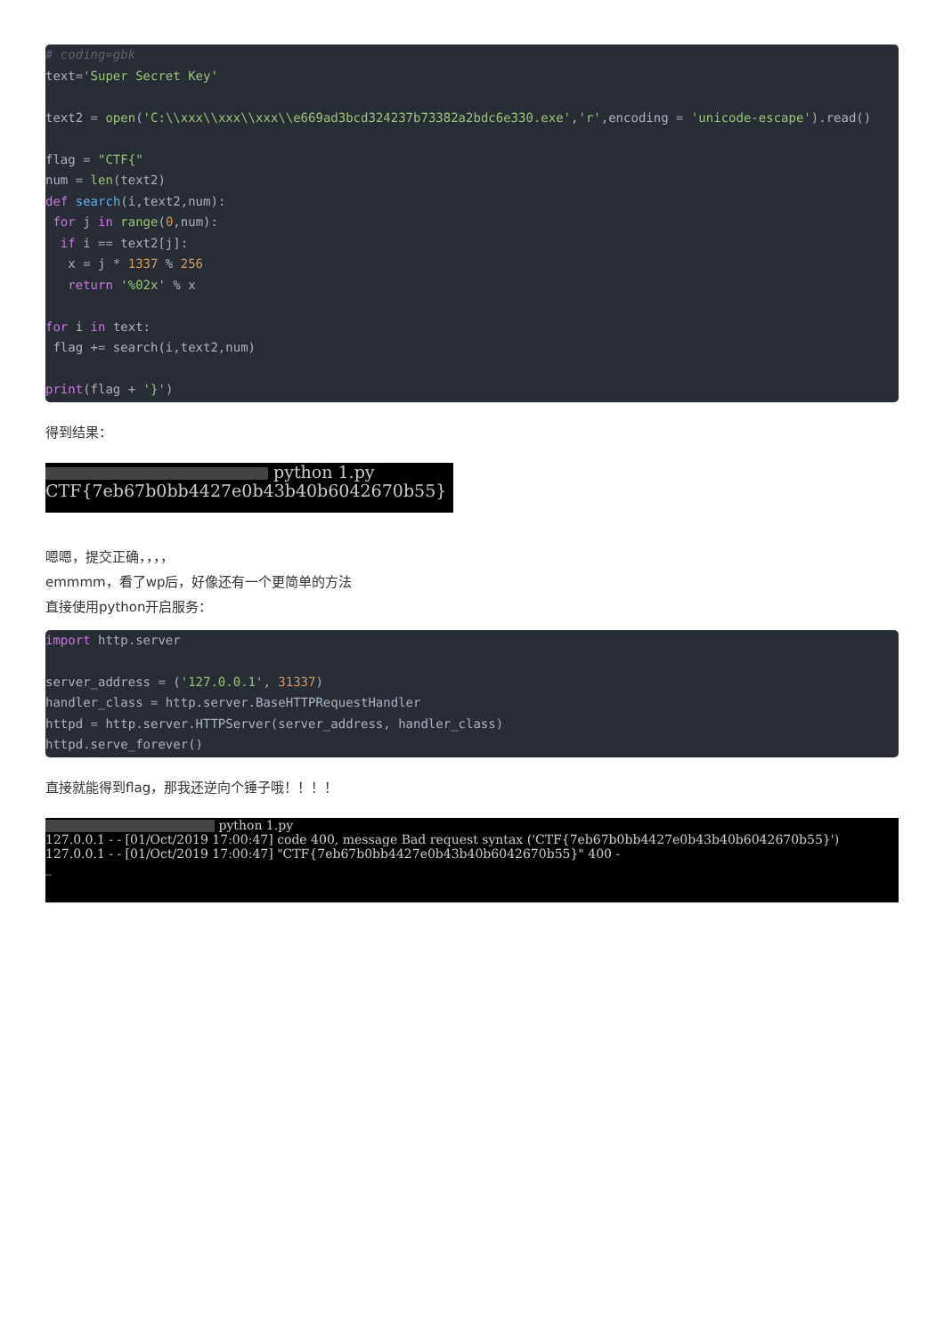# coding=gbk
text='Super Secret Key'

text2 = open('C:\\xxx\\xxx\\xxx\\e669ad3bcd324237b73382a2bdc6e330.exe','r',encoding = 'unicode-escape').read()

flag = "CTF{"
num = len(text2)
def search(i,text2,num):
 for j in range(0,num):
  if i == text2[j]:
   x = j * 1337 % 256
   return '%02x' % x

for i in text:
 flag += search(i,text2,num)

print(flag + '}')
得到结果：
python 1.py
CTF{7eb67b0bb4427e0b43b40b6042670b55}
嗯嗯，提交正确，，，，
emmmm，看了wp后，好像还有一个更简单的方法
直接使用python开启服务：
import http.server

server_address = ('127.0.0.1', 31337)
handler_class = http.server.BaseHTTPRequestHandler
httpd = http.server.HTTPServer(server_address, handler_class)
httpd.serve_forever()
直接就能得到flag，那我还逆向个锤子哦！！！！
python 1.py
127.0.0.1 - - [01/Oct/2019 17:00:47] code 400, message Bad request syntax ('CTF{7eb67b0bb4427e0b43b40b6042670b55}')
127.0.0.1 - - [01/Oct/2019 17:00:47] "CTF{7eb67b0bb4427e0b43b40b6042670b55}" 400 -
_